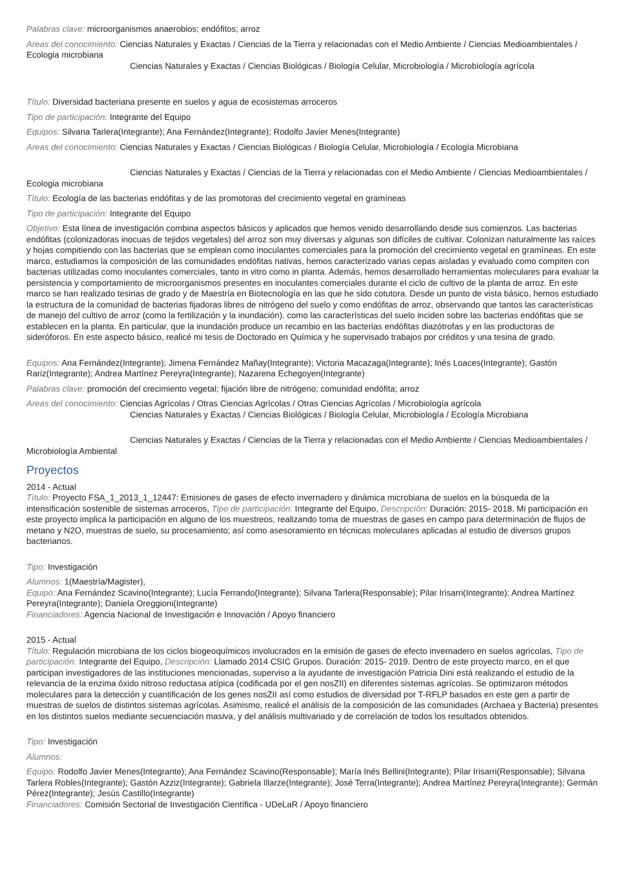Palabras clave: microorganismos anaerobios; endófitos; arroz
Areas del conocimiento: Ciencias Naturales y Exactas / Ciencias de la Tierra y relacionadas con el Medio Ambiente / Ciencias Medioambientales / Ecologia microbiana
Ciencias Naturales y Exactas / Ciencias Biológicas / Biología Celular, Microbiología / Microbiología agrícola
Título: Diversidad bacteriana presente en suelos y agua de ecosistemas arroceros
Tipo de participación: Integrante del Equipo
Equipos: Silvana Tarlera(Integrante); Ana Fernández(Integrante); Rodolfo Javier Menes(Integrante)
Areas del conocimiento: Ciencias Naturales y Exactas / Ciencias Biológicas / Biología Celular, Microbiología / Ecología Microbiana
Ciencias Naturales y Exactas / Ciencias de la Tierra y relacionadas con el Medio Ambiente / Ciencias Medioambientales / Ecologia microbiana
Título: Ecología de las bacterias endófitas y de las promotoras del crecimiento vegetal en gramíneas
Tipo de participación: Integrante del Equipo
Objetivo: Esta línea de investigación combina aspectos básicos y aplicados que hemos venido desarrollando desde sus comienzos. Las bacterias endófitas (colonizadoras inocuas de tejidos vegetales) del arroz son muy diversas y algunas son difíciles de cultivar. Colonizan naturalmente las raíces y hojas compitiendo con las bacterias que se emplean como inoculantes comerciales para la promoción del crecimiento vegetal en gramíneas. En este marco, estudiamos la composición de las comunidades endófitas nativas, hemos caracterizado varias cepas aisladas y evaluado como compiten con bacterias utilizadas como inoculantes comerciales, tanto in vitro como in planta. Además, hemos desarrollado herramientas moleculares para evaluar la persistencia y comportamiento de microorganismos presentes en inoculantes comerciales durante el ciclo de cultivo de la planta de arroz. En este marco se han realizado tesinas de grado y de Maestría en Biotecnología en las que he sido cotutora. Desde un punto de vista básico, hemos estudiado la estructura de la comunidad de bacterias fijadoras libres de nitrógeno del suelo y como endófitas de arroz, observando que tantos las características de manejo del cultivo de arroz (como la fertilización y la inundación), como las características del suelo inciden sobre las bacterias endófitas que se establecen en la planta. En particular, que la inundación produce un recambio en las bacterias endófitas diazótrofas y en las productoras de sideróforos. En este aspecto básico, realicé mi tesis de Doctorado en Química y he supervisado trabajos por créditos y una tesina de grado.
Equipos: Ana Fernández(Integrante); Jimena Fernández Mañay(Integrante); Victoria Macazaga(Integrante); Inés Loaces(Integrante); Gastón Rariz(Integrante); Andrea Martínez Pereyra(Integrante); Nazarena Echegoyen(Integrante)
Palabras clave: promoción del crecimiento vegetal; fijación libre de nitrógeno; comunidad endófita; arroz
Areas del conocimiento: Ciencias Agrícolas / Otras Ciencias Agrícolas / Otras Ciencias Agrícolas / Microbiología agrícola
Ciencias Naturales y Exactas / Ciencias Biológicas / Biología Celular, Microbiología / Ecología Microbiana
Ciencias Naturales y Exactas / Ciencias de la Tierra y relacionadas con el Medio Ambiente / Ciencias Medioambientales / Microbiología Ambiental
Proyectos
2014 - Actual
Título: Proyecto FSA_1_2013_1_12447: Emisiones de gases de efecto invernadero y dinámica microbiana de suelos en la búsqueda de la intensificación sostenible de sistemas arroceros, Tipo de participación: Integrante del Equipo, Descripción: Duración: 2015- 2018. Mi participación en este proyecto implica la participación en alguno de los muestreos, realizando toma de muestras de gases en campo para determinación de flujos de metano y N2O, muestras de suelo, su procesamiento; así como asesoramiento en técnicas moleculares aplicadas al estudio de diversos grupos bacterianos.
Tipo: Investigación
Alumnos: 1(Maestría/Magister),
Equipo: Ana Fernández Scavino(Integrante); Lucía Ferrando(Integrante); Silvana Tarlera(Responsable); Pilar Irisarri(Integrante); Andrea Martínez Pereyra(Integrante); Daniela Oreggioni(Integrante)
Financiadores: Agencia Nacional de Investigación e Innovación / Apoyo financiero
2015 - Actual
Título: Regulación microbiana de los ciclos biogeoquímicos involucrados en la emisión de gases de efecto invernadero en suelos agrícolas, Tipo de participación: Integrante del Equipo, Descripción: Llamado 2014 CSIC Grupos. Duración: 2015- 2019. Dentro de este proyecto marco, en el que participan investigadores de las instituciones mencionadas, superviso a la ayudante de investigación Patricia Dini está realizando el estudio de la relevancia de la enzima óxido nitroso reductasa atípica (codificada por el gen nosZII) en diferentes sistemas agrícolas. Se optimizaron métodos moleculares para la detección y cuantificación de los genes nosZII así como estudios de diversidad por T-RFLP basados en este gen a partir de muestras de suelos de distintos sistemas agrícolas. Asimismo, realicé el análisis de la composición de las comunidades (Archaea y Bacteria) presentes en los distintos suelos mediante secuenciación masiva, y del análisis multivariado y de correlación de todos los resultados obtenidos.
Tipo: Investigación
Alumnos:
Equipo: Rodolfo Javier Menes(Integrante); Ana Fernández Scavino(Responsable); María Inés Bellini(Integrante); Pilar Irisarri(Responsable); Silvana Tarlera Robles(Integrante); Gastón Azziz(Integrante); Gabriela Illarze(Integrante); José Terra(Integrante); Andrea Martínez Pereyra(Integrante); Germán Pérez(Integrante); Jesús Castillo(Integrante)
Financiadores: Comisión Sectorial de Investigación Científica - UDeLaR / Apoyo financiero